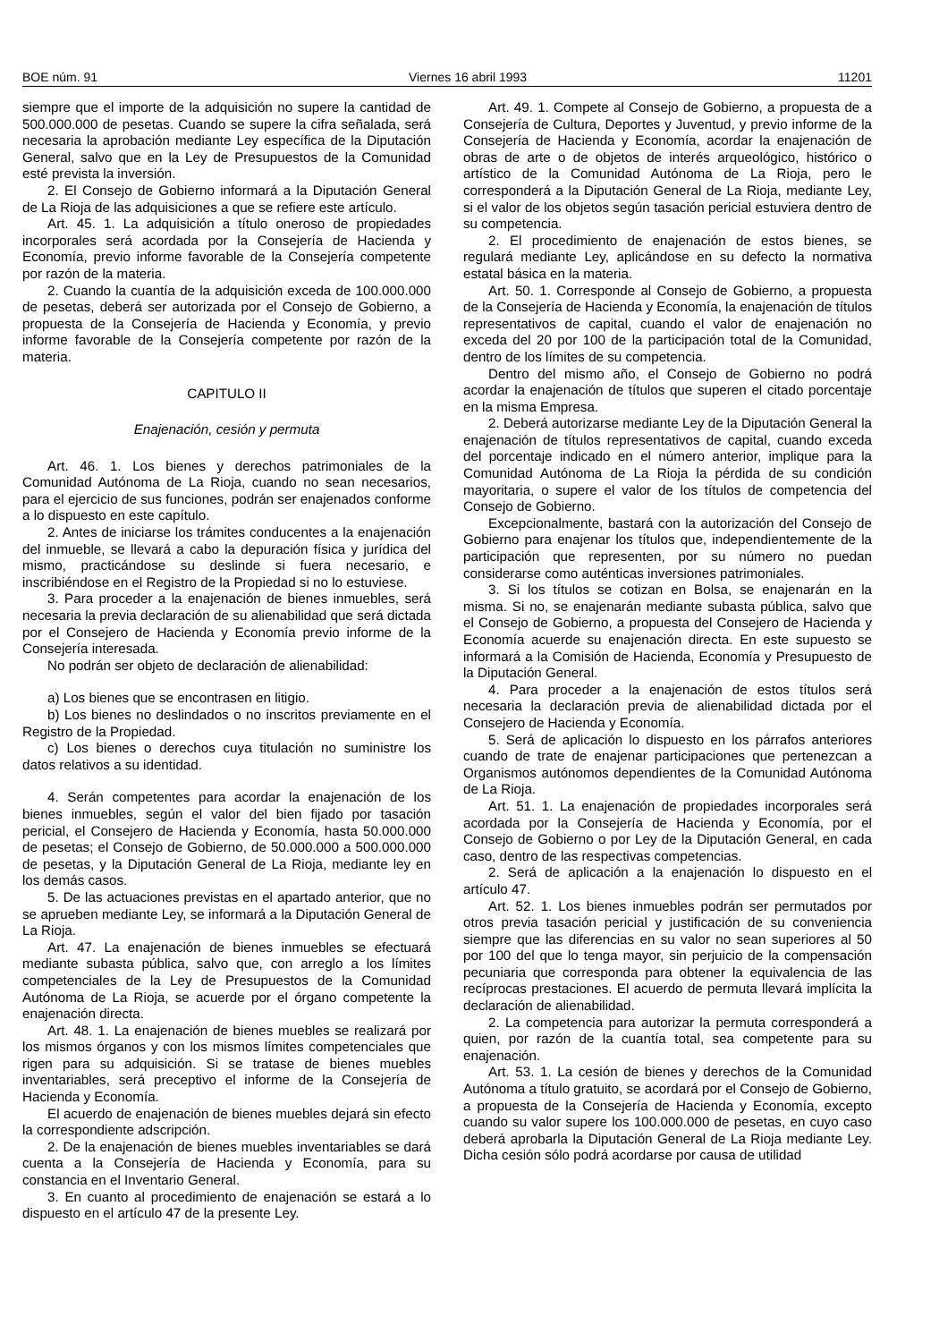BOE núm. 91 Viernes 16 abril 1993 11201
siempre que el importe de la adquisición no supere la cantidad de 500.000.000 de pesetas. Cuando se supere la cifra señalada, será necesaria la aprobación mediante Ley específica de la Diputación General, salvo que en la Ley de Presupuestos de la Comunidad esté prevista la inversión.
2. El Consejo de Gobierno informará a la Diputación General de La Rioja de las adquisiciones a que se refiere este artículo.
Art. 45. 1. La adquisición a título oneroso de propiedades incorporales será acordada por la Consejería de Hacienda y Economía, previo informe favorable de la Consejería competente por razón de la materia.
2. Cuando la cuantía de la adquisición exceda de 100.000.000 de pesetas, deberá ser autorizada por el Consejo de Gobierno, a propuesta de la Consejería de Hacienda y Economía, y previo informe favorable de la Consejería competente por razón de la materia.
CAPITULO II
Enajenación, cesión y permuta
Art. 46. 1. Los bienes y derechos patrimoniales de la Comunidad Autónoma de La Rioja, cuando no sean necesarios, para el ejercicio de sus funciones, podrán ser enajenados conforme a lo dispuesto en este capítulo.
2. Antes de iniciarse los trámites conducentes a la enajenación del inmueble, se llevará a cabo la depuración física y jurídica del mismo, practicándose su deslinde si fuera necesario, e inscribiéndose en el Registro de la Propiedad si no lo estuviese.
3. Para proceder a la enajenación de bienes inmuebles, será necesaria la previa declaración de su alienabilidad que será dictada por el Consejero de Hacienda y Economía previo informe de la Consejería interesada.
No podrán ser objeto de declaración de alienabilidad:
a) Los bienes que se encontrasen en litigio.
b) Los bienes no deslindados o no inscritos previamente en el Registro de la Propiedad.
c) Los bienes o derechos cuya titulación no suministre los datos relativos a su identidad.
4. Serán competentes para acordar la enajenación de los bienes inmuebles, según el valor del bien fijado por tasación pericial, el Consejero de Hacienda y Economía, hasta 50.000.000 de pesetas; el Consejo de Gobierno, de 50.000.000 a 500.000.000 de pesetas, y la Diputación General de La Rioja, mediante ley en los demás casos.
5. De las actuaciones previstas en el apartado anterior, que no se aprueben mediante Ley, se informará a la Diputación General de La Rioja.
Art. 47. La enajenación de bienes inmuebles se efectuará mediante subasta pública, salvo que, con arreglo a los límites competenciales de la Ley de Presupuestos de la Comunidad Autónoma de La Rioja, se acuerde por el órgano competente la enajenación directa.
Art. 48. 1. La enajenación de bienes muebles se realizará por los mismos órganos y con los mismos límites competenciales que rigen para su adquisición. Si se tratase de bienes muebles inventariables, será preceptivo el informe de la Consejería de Hacienda y Economía.
El acuerdo de enajenación de bienes muebles dejará sin efecto la correspondiente adscripción.
2. De la enajenación de bienes muebles inventariables se dará cuenta a la Consejería de Hacienda y Economía, para su constancia en el Inventario General.
3. En cuanto al procedimiento de enajenación se estará a lo dispuesto en el artículo 47 de la presente Ley.
Art. 49. 1. Compete al Consejo de Gobierno, a propuesta de a Consejería de Cultura, Deportes y Juventud, y previo informe de la Consejería de Hacienda y Economía, acordar la enajenación de obras de arte o de objetos de interés arqueológico, histórico o artístico de la Comunidad Autónoma de La Rioja, pero le corresponderá a la Diputación General de La Rioja, mediante Ley, si el valor de los objetos según tasación pericial estuviera dentro de su competencia.
2. El procedimiento de enajenación de estos bienes, se regulará mediante Ley, aplicándose en su defecto la normativa estatal básica en la materia.
Art. 50. 1. Corresponde al Consejo de Gobierno, a propuesta de la Consejería de Hacienda y Economía, la enajenación de títulos representativos de capital, cuando el valor de enajenación no exceda del 20 por 100 de la participación total de la Comunidad, dentro de los límites de su competencia.
Dentro del mismo año, el Consejo de Gobierno no podrá acordar la enajenación de títulos que superen el citado porcentaje en la misma Empresa.
2. Deberá autorizarse mediante Ley de la Diputación General la enajenación de títulos representativos de capital, cuando exceda del porcentaje indicado en el número anterior, implique para la Comunidad Autónoma de La Rioja la pérdida de su condición mayoritaria, o supere el valor de los títulos de competencia del Consejo de Gobierno.
Excepcionalmente, bastará con la autorización del Consejo de Gobierno para enajenar los títulos que, independientemente de la participación que representen, por su número no puedan considerarse como auténticas inversiones patrimoniales.
3. Si los títulos se cotizan en Bolsa, se enajenarán en la misma. Si no, se enajenarán mediante subasta pública, salvo que el Consejo de Gobierno, a propuesta del Consejero de Hacienda y Economía acuerde su enajenación directa. En este supuesto se informará a la Comisión de Hacienda, Economía y Presupuesto de la Diputación General.
4. Para proceder a la enajenación de estos títulos será necesaria la declaración previa de alienabilidad dictada por el Consejero de Hacienda y Economía.
5. Será de aplicación lo dispuesto en los párrafos anteriores cuando de trate de enajenar participaciones que pertenezcan a Organismos autónomos dependientes de la Comunidad Autónoma de La Rioja.
Art. 51. 1. La enajenación de propiedades incorporales será acordada por la Consejería de Hacienda y Economía, por el Consejo de Gobierno o por Ley de la Diputación General, en cada caso, dentro de las respectivas competencias.
2. Será de aplicación a la enajenación lo dispuesto en el artículo 47.
Art. 52. 1. Los bienes inmuebles podrán ser permutados por otros previa tasación pericial y justificación de su conveniencia siempre que las diferencias en su valor no sean superiores al 50 por 100 del que lo tenga mayor, sin perjuicio de la compensación pecuniaria que corresponda para obtener la equivalencia de las recíprocas prestaciones. El acuerdo de permuta llevará implícita la declaración de alienabilidad.
2. La competencia para autorizar la permuta corresponderá a quien, por razón de la cuantía total, sea competente para su enajenación.
Art. 53. 1. La cesión de bienes y derechos de la Comunidad Autónoma a título gratuito, se acordará por el Consejo de Gobierno, a propuesta de la Consejería de Hacienda y Economía, excepto cuando su valor supere los 100.000.000 de pesetas, en cuyo caso deberá aprobarla la Diputación General de La Rioja mediante Ley. Dicha cesión sólo podrá acordarse por causa de utilidad